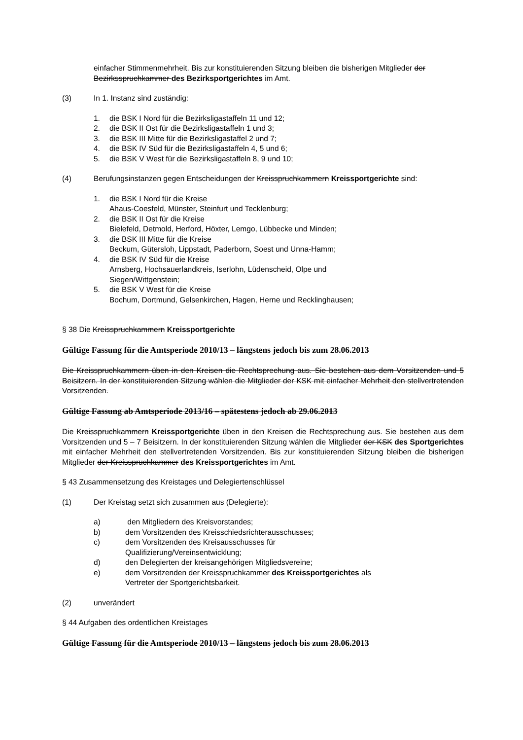einfacher Stimmenmehrheit. Bis zur konstituierenden Sitzung bleiben die bisherigen Mitglieder der Bezirksspruchkammer des Bezirksportgerichtes im Amt.
(3) In 1. Instanz sind zuständig:
1. die BSK I Nord für die Bezirksligastaffeln 11 und 12;
2. die BSK II Ost für die Bezirksligastaffeln 1 und 3;
3. die BSK III Mitte für die Bezirksligastaffel 2 und 7;
4. die BSK IV Süd für die Bezirksligastaffeln 4, 5 und 6;
5. die BSK V West für die Bezirksligastaffeln 8, 9 und 10;
(4) Berufungsinstanzen gegen Entscheidungen der Kreisspruchkammern Kreissportgerichte sind:
1. die BSK I Nord für die Kreise
Ahaus-Coesfeld, Münster, Steinfurt und Tecklenburg;
2. die BSK II Ost für die Kreise
Bielefeld, Detmold, Herford, Höxter, Lemgo, Lübbecke und Minden;
3. die BSK III Mitte für die Kreise
Beckum, Gütersloh, Lippstadt, Paderborn, Soest und Unna-Hamm;
4. die BSK IV Süd für die Kreise
Arnsberg, Hochsauerlandkreis, Iserlohn, Lüdenscheid, Olpe und
Siegen/Wittgenstein;
5. die BSK V West für die Kreise
Bochum, Dortmund, Gelsenkirchen, Hagen, Herne und Recklinghausen;
§ 38 Die Kreisspruchkammern Kreissportgerichte
Gültige Fassung für die Amtsperiode 2010/13 – längstens jedoch bis zum 28.06.2013
Die Kreisspruchkammern üben in den Kreisen die Rechtsprechung aus. Sie bestehen aus dem Vorsitzenden und 5 Beisitzern. In der konstituierenden Sitzung wählen die Mitglieder der KSK mit einfacher Mehrheit den stellvertretenden Vorsitzenden.
Gültige Fassung ab Amtsperiode 2013/16 – spätestens jedoch ab 29.06.2013
Die Kreisspruchkammern Kreissportgerichte üben in den Kreisen die Rechtsprechung aus. Sie bestehen aus dem Vorsitzenden und 5 – 7 Beisitzern. In der konstituierenden Sitzung wählen die Mitglieder der KSK des Sportgerichtes mit einfacher Mehrheit den stellvertretenden Vorsitzenden. Bis zur konstituierenden Sitzung bleiben die bisherigen Mitglieder der Kreisspruchkammer des Kreissportgerichtes im Amt.
§ 43 Zusammensetzung des Kreistages und Delegiertenschlüssel
(1) Der Kreistag setzt sich zusammen aus (Delegierte):
a) den Mitgliedern des Kreisvorstandes;
b) dem Vorsitzenden des Kreisschiedsrichterausschusses;
c) dem Vorsitzenden des Kreisausschusses für
Qualifizierung/Vereinsentwicklung;
d) den Delegierten der kreisangehörigen Mitgliedsvereine;
e) dem Vorsitzenden der Kreisspruchkammer des Kreissportgerichtes als
Vertreter der Sportgerichtsbarkeit.
(2) unverändert
§ 44 Aufgaben des ordentlichen Kreistages
Gültige Fassung für die Amtsperiode 2010/13 – längstens jedoch bis zum 28.06.2013